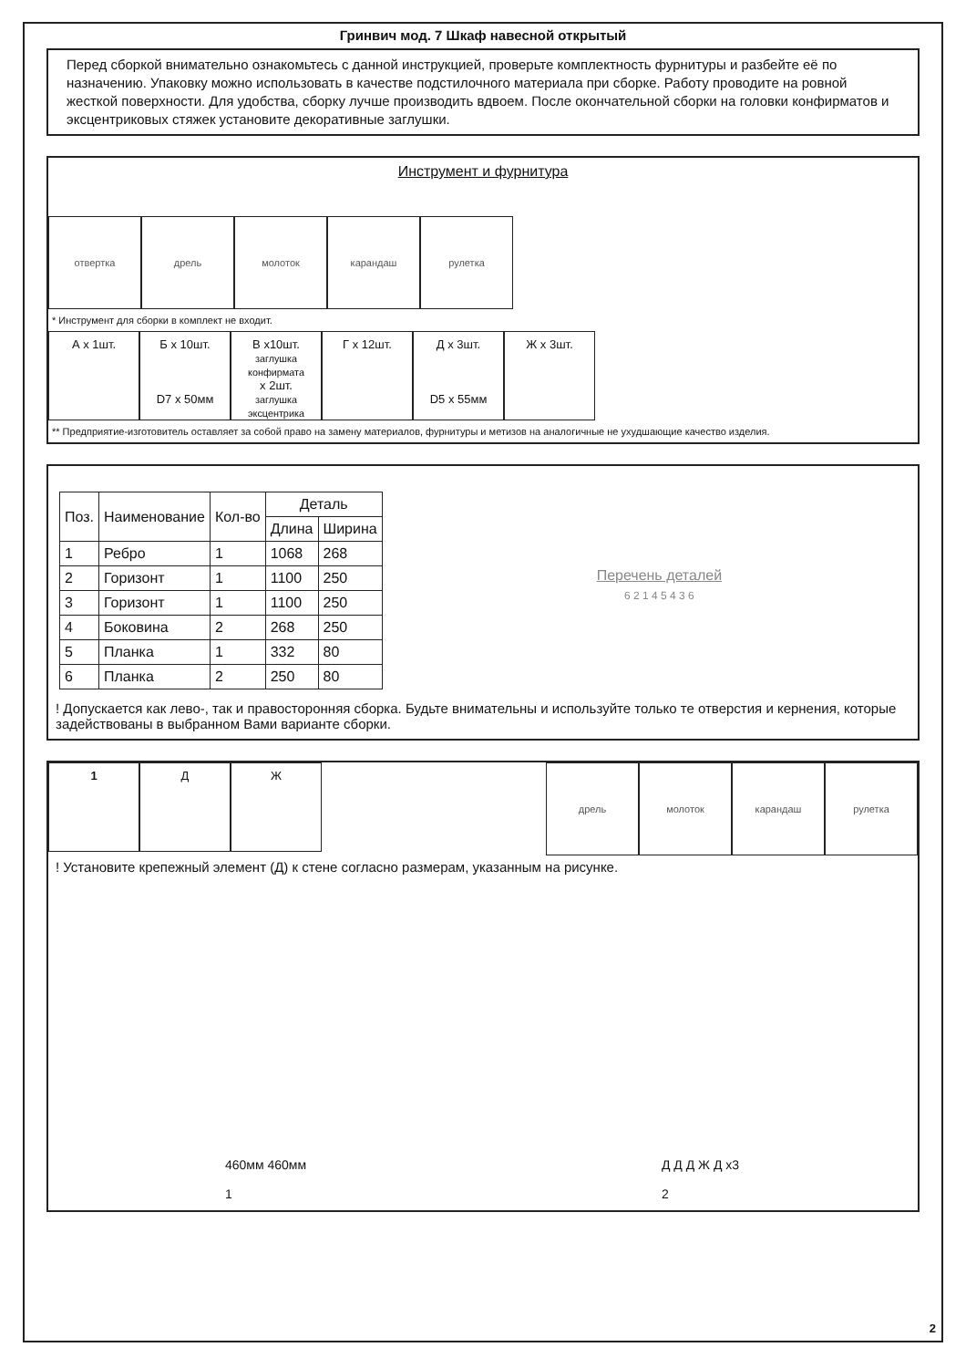Гринвич мод. 7 Шкаф навесной открытый
Перед сборкой внимательно ознакомьтесь с данной инструкцией, проверьте комплектность фурнитуры и разбейте её по назначению. Упаковку можно использовать в качестве подстилочного материала при сборке. Работу проводите на ровной жесткой поверхности. Для удобства, сборку лучше производить вдвоем. После окончательной сборки на головки конфирматов и эксцентриковых стяжек установите декоративные заглушки.
Инструмент и фурнитура
отвертка дрель молоток карандаш рулетка
* Инструмент для сборки в комплект не входит.
А х 1шт. Б х 10шт.
D7 х 50мм
В x10шт.
заглушка конфирмата
х 2шт.
заглушка эксцентрика
Г х 12шт. Д х 3шт.
D5 х 55мм
Ж х 3шт.
** Предприятие-изготовитель оставляет за собой право на замену материалов, фурнитуры и метизов на аналогичные не ухудшающие качество изделия.
| Поз. | Наименование | Кол-во | Деталь | |
| --- | --- | --- | --- | --- |
| | | | Длина | Ширина |
| 1 | Ребро | 1 | 1068 | 268 |
| 2 | Горизонт | 1 | 1100 | 250 |
| 3 | Горизонт | 1 | 1100 | 250 |
| 4 | Боковина | 2 | 268 | 250 |
| 5 | Планка | 1 | 332 | 80 |
| 6 | Планка | 2 | 250 | 80 |
Перечень деталей
6 2 1 4 5 4 3 6
! Допускается как лево-, так и правосторонняя сборка. Будьте внимательны и используйте только те отверстия и кернения, которые задействованы в выбранном Вами варианте сборки.
1 Д Ж
дрель молоток карандаш рулетка
! Установите крепежный элемент (Д) к стене согласно размерам, указанным на рисунке.
460мм 460мм
1
Д Д Д Ж Д x3
2
2